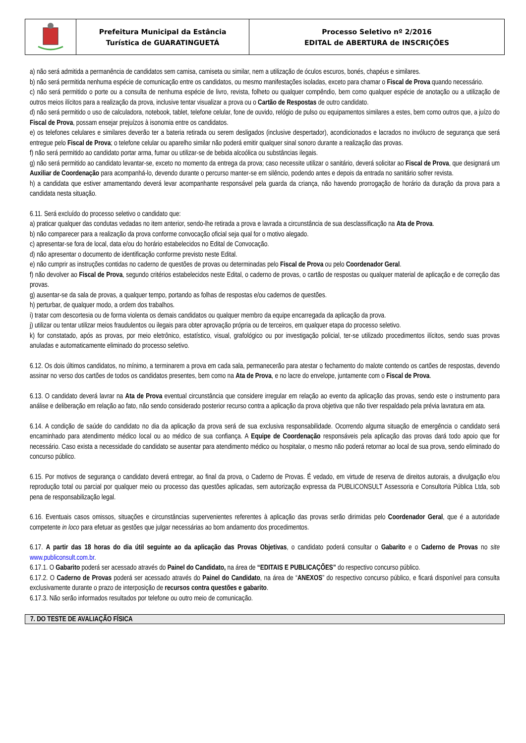Prefeitura Municipal da Estância
Turística de GUARATINGUETÁ
Processo Seletivo nº 2/2016
EDITAL de ABERTURA de INSCRIÇÕES
a) não será admitida a permanência de candidatos sem camisa, camiseta ou similar, nem a utilização de óculos escuros, bonés, chapéus e similares.
b) não será permitida nenhuma espécie de comunicação entre os candidatos, ou mesmo manifestações isoladas, exceto para chamar o Fiscal de Prova quando necessário.
c) não será permitido o porte ou a consulta de nenhuma espécie de livro, revista, folheto ou qualquer compêndio, bem como qualquer espécie de anotação ou a utilização de outros meios ilícitos para a realização da prova, inclusive tentar visualizar a prova ou o Cartão de Respostas de outro candidato.
d) não será permitido o uso de calculadora, notebook, tablet, telefone celular, fone de ouvido, relógio de pulso ou equipamentos similares a estes, bem como outros que, a juízo do Fiscal de Prova, possam ensejar prejuízos à isonomia entre os candidatos.
e) os telefones celulares e similares deverão ter a bateria retirada ou serem desligados (inclusive despertador), acondicionados e lacrados no invólucro de segurança que será entregue pelo Fiscal de Prova; o telefone celular ou aparelho similar não poderá emitir qualquer sinal sonoro durante a realização das provas.
f) não será permitido ao candidato portar arma, fumar ou utilizar-se de bebida alcoólica ou substâncias ilegais.
g) não será permitido ao candidato levantar-se, exceto no momento da entrega da prova; caso necessite utilizar o sanitário, deverá solicitar ao Fiscal de Prova, que designará um Auxiliar de Coordenação para acompanhá-lo, devendo durante o percurso manter-se em silêncio, podendo antes e depois da entrada no sanitário sofrer revista.
h) a candidata que estiver amamentando deverá levar acompanhante responsável pela guarda da criança, não havendo prorrogação de horário da duração da prova para a candidata nesta situação.
6.11. Será excluído do processo seletivo o candidato que:
a) praticar qualquer das condutas vedadas no item anterior, sendo-lhe retirada a prova e lavrada a circunstância de sua desclassificação na Ata de Prova.
b) não comparecer para a realização da prova conforme convocação oficial seja qual for o motivo alegado.
c) apresentar-se fora de local, data e/ou do horário estabelecidos no Edital de Convocação.
d) não apresentar o documento de identificação conforme previsto neste Edital.
e) não cumprir as instruções contidas no caderno de questões de provas ou determinadas pelo Fiscal de Prova ou pelo Coordenador Geral.
f) não devolver ao Fiscal de Prova, segundo critérios estabelecidos neste Edital, o caderno de provas, o cartão de respostas ou qualquer material de aplicação e de correção das provas.
g) ausentar-se da sala de provas, a qualquer tempo, portando as folhas de respostas e/ou cadernos de questões.
h) perturbar, de qualquer modo, a ordem dos trabalhos.
i) tratar com descortesia ou de forma violenta os demais candidatos ou qualquer membro da equipe encarregada da aplicação da prova.
j) utilizar ou tentar utilizar meios fraudulentos ou ilegais para obter aprovação própria ou de terceiros, em qualquer etapa do processo seletivo.
k) for constatado, após as provas, por meio eletrônico, estatístico, visual, grafológico ou por investigação policial, ter-se utilizado procedimentos ilícitos, sendo suas provas anuladas e automaticamente eliminado do processo seletivo.
6.12. Os dois últimos candidatos, no mínimo, a terminarem a prova em cada sala, permanecerão para atestar o fechamento do malote contendo os cartões de respostas, devendo assinar no verso dos cartões de todos os candidatos presentes, bem como na Ata de Prova, e no lacre do envelope, juntamente com o Fiscal de Prova.
6.13. O candidato deverá lavrar na Ata de Prova eventual circunstância que considere irregular em relação ao evento da aplicação das provas, sendo este o instrumento para análise e deliberação em relação ao fato, não sendo considerado posterior recurso contra a aplicação da prova objetiva que não tiver respaldado pela prévia lavratura em ata.
6.14. A condição de saúde do candidato no dia da aplicação da prova será de sua exclusiva responsabilidade. Ocorrendo alguma situação de emergência o candidato será encaminhado para atendimento médico local ou ao médico de sua confiança. A Equipe de Coordenação responsáveis pela aplicação das provas dará todo apoio que for necessário. Caso exista a necessidade do candidato se ausentar para atendimento médico ou hospitalar, o mesmo não poderá retornar ao local de sua prova, sendo eliminado do concurso público.
6.15. Por motivos de segurança o candidato deverá entregar, ao final da prova, o Caderno de Provas. É vedado, em virtude de reserva de direitos autorais, a divulgação e/ou reprodução total ou parcial por qualquer meio ou processo das questões aplicadas, sem autorização expressa da PUBLICONSULT Assessoria e Consultoria Pública Ltda, sob pena de responsabilização legal.
6.16. Eventuais casos omissos, situações e circunstâncias supervenientes referentes à aplicação das provas serão dirimidas pelo Coordenador Geral, que é a autoridade competente in loco para efetuar as gestões que julgar necessárias ao bom andamento dos procedimentos.
6.17. A partir das 18 horas do dia útil seguinte ao da aplicação das Provas Objetivas, o candidato poderá consultar o Gabarito e o Caderno de Provas no site www.publiconsult.com.br.
6.17.1. O Gabarito poderá ser acessado através do Painel do Candidato, na área de “EDITAIS E PUBLICAÇÕES” do respectivo concurso público.
6.17.2. O Caderno de Provas poderá ser acessado através do Painel do Candidato, na área de “ANEXOS” do respectivo concurso público, e ficará disponível para consulta exclusivamente durante o prazo de interposição de recursos contra questões e gabarito.
6.17.3. Não serão informados resultados por telefone ou outro meio de comunicação.
7. DO TESTE DE AVALIAÇÃO FÍSICA